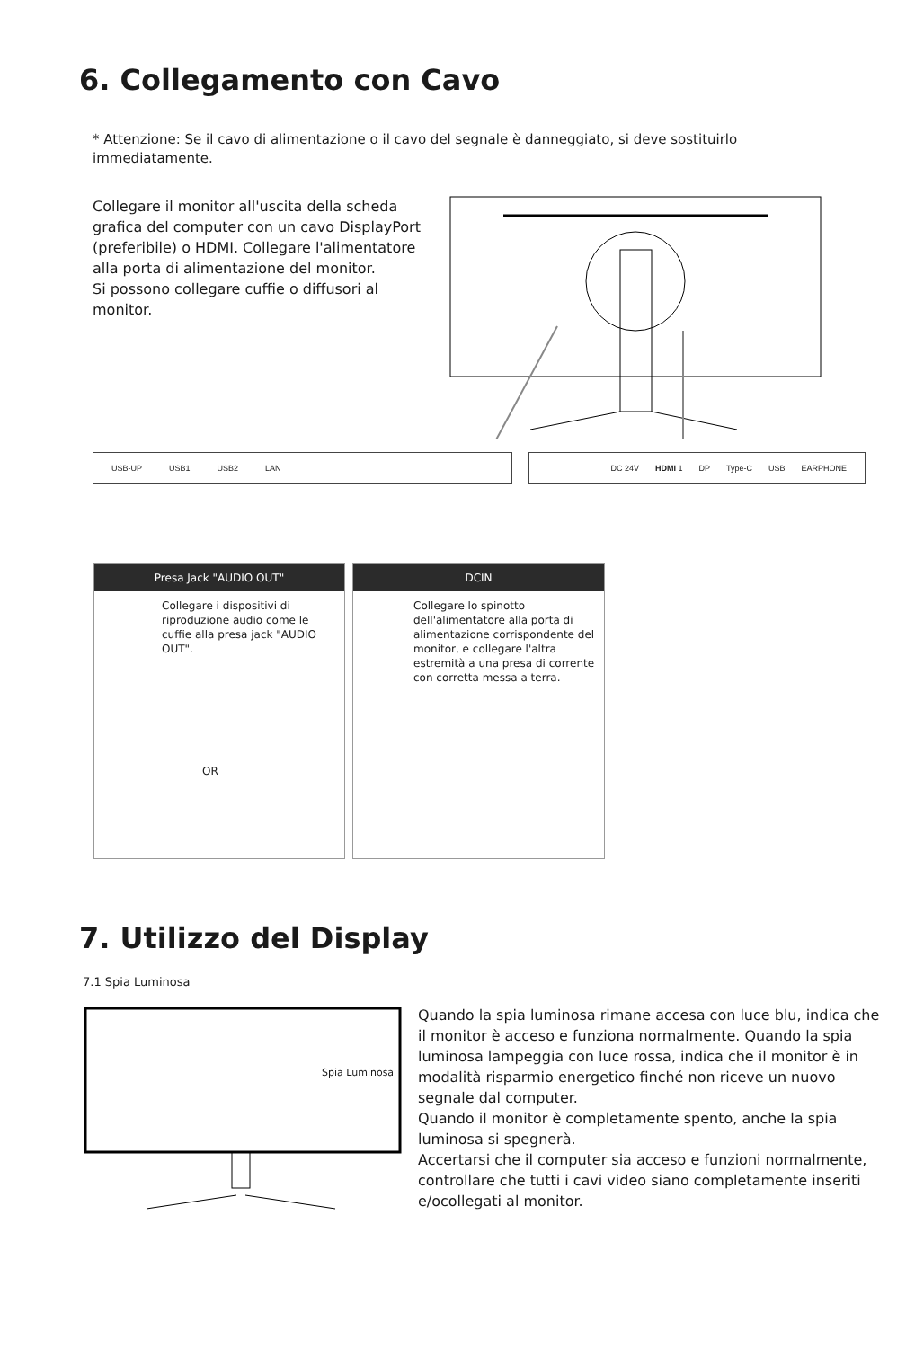6. Collegamento con Cavo
* Attenzione: Se il cavo di alimentazione o il cavo del segnale è danneggiato, si deve sostituirlo immediatamente.
Collegare il monitor all'uscita della scheda grafica del computer con un cavo DisplayPort (preferibile) o HDMI. Collegare l'alimentatore alla porta di alimentazione del monitor.
Si possono collegare cuffie o diffusori al monitor.
USB-UP USB1 USB2 LAN DC 24V HDMI 1 DP Type-C USB EARPHONE
Presa Jack "AUDIO OUT"
Collegare i dispositivi di riproduzione audio come le cuffie alla presa jack "AUDIO OUT".
OR
DCIN
Collegare lo spinotto dell'alimentatore alla porta di alimentazione corrispondente del monitor, e collegare l'altra estremità a una presa di corrente con corretta messa a terra.
7. Utilizzo del Display
7.1 Spia Luminosa
Spia Luminosa
Quando la spia luminosa rimane accesa con luce blu, indica che il monitor è acceso e funziona normalmente. Quando la spia luminosa lampeggia con luce rossa, indica che il monitor è in modalità risparmio energetico finché non riceve un nuovo segnale dal computer.
Quando il monitor è completamente spento, anche la spia luminosa si spegnerà.
Accertarsi che il computer sia acceso e funzioni normalmente, controllare che tutti i cavi video siano completamente inseriti e/ocollegati al monitor.